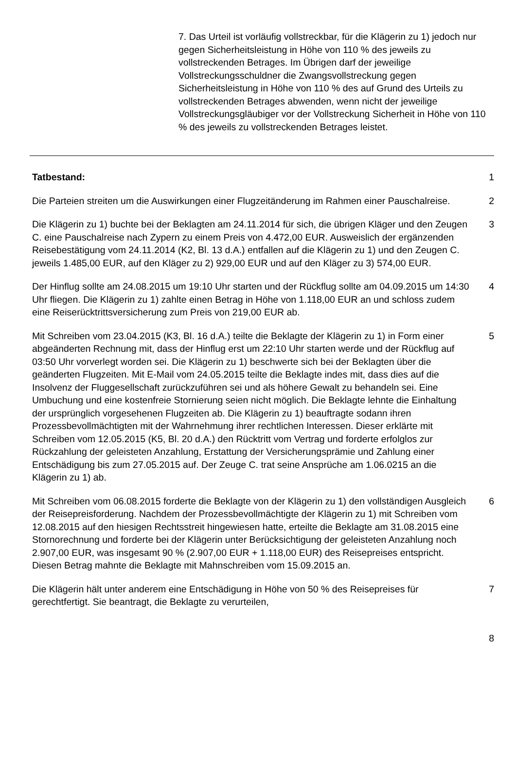7. Das Urteil ist vorläufig vollstreckbar, für die Klägerin zu 1) jedoch nur gegen Sicherheitsleistung in Höhe von 110 % des jeweils zu vollstreckenden Betrages. Im Übrigen darf der jeweilige Vollstreckungsschuldner die Zwangsvollstreckung gegen Sicherheitsleistung in Höhe von 110 % des auf Grund des Urteils zu vollstreckenden Betrages abwenden, wenn nicht der jeweilige Vollstreckungsgläubiger vor der Vollstreckung Sicherheit in Höhe von 110 % des jeweils zu vollstreckenden Betrages leistet.
Tatbestand: 1
Die Parteien streiten um die Auswirkungen einer Flugzeitänderung im Rahmen einer Pauschalreise.
2
Die Klägerin zu 1) buchte bei der Beklagten am 24.11.2014 für sich, die übrigen Kläger und den Zeugen C. eine Pauschalreise nach Zypern zu einem Preis von 4.472,00 EUR. Ausweislich der ergänzenden Reisebestätigung vom 24.11.2014 (K2, Bl. 13 d.A.) entfallen auf die Klägerin zu 1) und den Zeugen C. jeweils 1.485,00 EUR, auf den Kläger zu 2) 929,00 EUR und auf den Kläger zu 3) 574,00 EUR.
3
Der Hinflug sollte am 24.08.2015 um 19:10 Uhr starten und der Rückflug sollte am 04.09.2015 um 14:30 Uhr fliegen. Die Klägerin zu 1) zahlte einen Betrag in Höhe von 1.118,00 EUR an und schloss zudem eine Reiserücktrittsversicherung zum Preis von 219,00 EUR ab.
4
Mit Schreiben vom 23.04.2015 (K3, Bl. 16 d.A.) teilte die Beklagte der Klägerin zu 1) in Form einer abgeänderten Rechnung mit, dass der Hinflug erst um 22:10 Uhr starten werde und der Rückflug auf 03:50 Uhr vorverlegt worden sei. Die Klägerin zu 1) beschwerte sich bei der Beklagten über die geänderten Flugzeiten. Mit E-Mail vom 24.05.2015 teilte die Beklagte indes mit, dass dies auf die Insolvenz der Fluggesellschaft zurückzuführen sei und als höhere Gewalt zu behandeln sei. Eine Umbuchung und eine kostenfreie Stornierung seien nicht möglich. Die Beklagte lehnte die Einhaltung der ursprünglich vorgesehenen Flugzeiten ab. Die Klägerin zu 1) beauftragte sodann ihren Prozessbevollmächtigten mit der Wahrnehmung ihrer rechtlichen Interessen. Dieser erklärte mit Schreiben vom 12.05.2015 (K5, Bl. 20 d.A.) den Rücktritt vom Vertrag und forderte erfolglos zur Rückzahlung der geleisteten Anzahlung, Erstattung der Versicherungsprämie und Zahlung einer Entschädigung bis zum 27.05.2015 auf. Der Zeuge C. trat seine Ansprüche am 1.06.0215 an die Klägerin zu 1) ab.
5
Mit Schreiben vom 06.08.2015 forderte die Beklagte von der Klägerin zu 1) den vollständigen Ausgleich der Reisepreisforderung. Nachdem der Prozessbevollmächtigte der Klägerin zu 1) mit Schreiben vom 12.08.2015 auf den hiesigen Rechtsstreit hingewiesen hatte, erteilte die Beklagte am 31.08.2015 eine Stornorechnung und forderte bei der Klägerin unter Berücksichtigung der geleisteten Anzahlung noch 2.907,00 EUR, was insgesamt 90 % (2.907,00 EUR + 1.118,00 EUR) des Reisepreises entspricht. Diesen Betrag mahnte die Beklagte mit Mahnschreiben vom 15.09.2015 an.
6
Die Klägerin hält unter anderem eine Entschädigung in Höhe von 50 % des Reisepreises für gerechtfertigt. Sie beantragt, die Beklagte zu verurteilen,
7
8